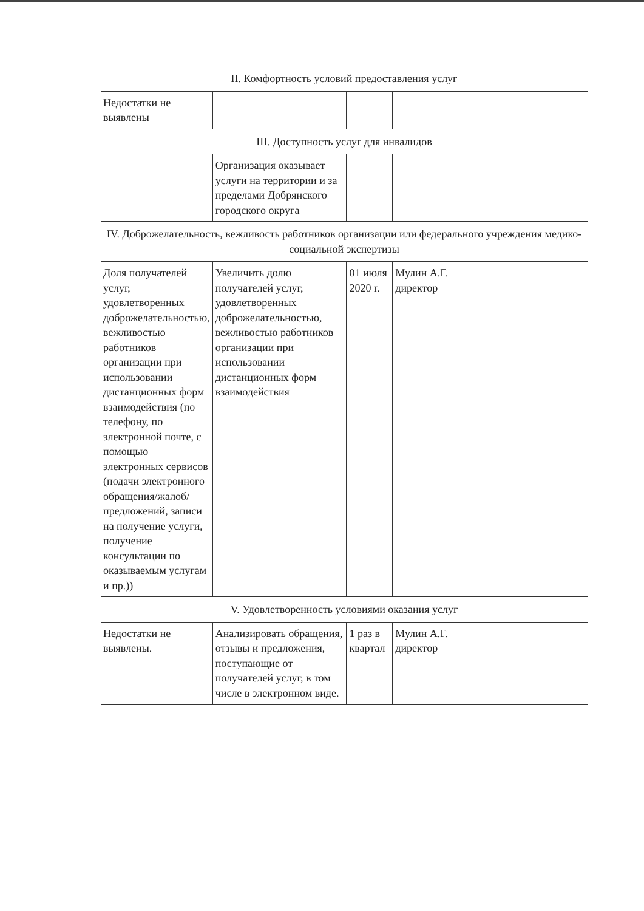| II. Комфортность условий предоставления услуг | | | | | |
| Недостатки не выявлены | | | | | |
| III. Доступность услуг для инвалидов | | | | | |
| | Организация оказывает услуги на территории и за пределами Добрянского городского округа | | | | |
| IV. Доброжелательность, вежливость работников организации или федерального учреждения медико-социальной экспертизы | | | | | |
| Доля получателей услуг, удовлетворенных доброжелательностью, вежливостью работников организации при использовании дистанционных форм взаимодействия (по телефону, по электронной почте, с помощью электронных сервисов (подачи электронного обращения/жалоб/ предложений, записи на получение услуги, получение консультации по оказываемым услугам и пр.)) | Увеличить долю получателей услуг, удовлетворенных доброжелательностью, вежливостью работников организации при использовании дистанционных форм взаимодействия | 01 июля 2020 г. | Мулин А.Г. директор | | |
| V. Удовлетворенность условиями оказания услуг | | | | | |
| Недостатки не выявлены. | Анализировать обращения, отзывы и предложения, поступающие от получателей услуг, в том числе в электронном виде. | 1 раз в квартал | Мулин А.Г. директор | | |